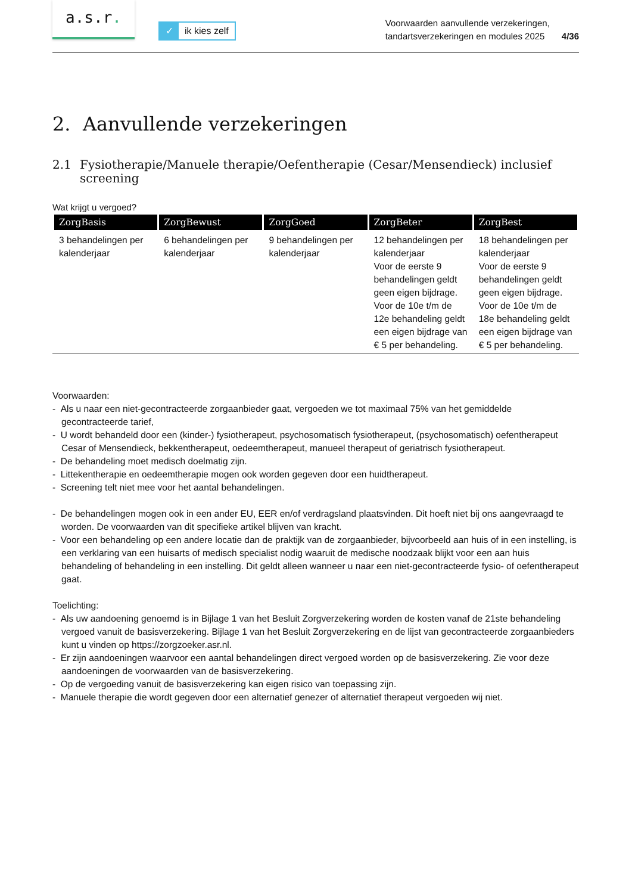a.s.r.
✓ ik kies zelf
Voorwaarden aanvullende verzekeringen,
tandartsverzekeringen en modules 2025
4/36
2. Aanvullende verzekeringen
2.1 Fysiotherapie/Manuele therapie/Oefentherapie (Cesar/Mensendieck) inclusief screening
Wat krijgt u vergoed?
| ZorgBasis | ZorgBewust | ZorgGoed | ZorgBeter | ZorgBest |
| --- | --- | --- | --- | --- |
| 3 behandelingen per kalenderjaar | 6 behandelingen per kalenderjaar | 9 behandelingen per kalenderjaar | 12 behandelingen per kalenderjaar Voor de eerste 9 behandelingen geldt geen eigen bijdrage. Voor de 10e t/m de 12e behandeling geldt een eigen bijdrage van € 5 per behandeling. | 18 behandelingen per kalenderjaar Voor de eerste 9 behandelingen geldt geen eigen bijdrage. Voor de 10e t/m de 18e behandeling geldt een eigen bijdrage van € 5 per behandeling. |
Voorwaarden:
- Als u naar een niet-gecontracteerde zorgaanbieder gaat, vergoeden we tot maximaal 75% van het gemiddelde gecontracteerde tarief,
- U wordt behandeld door een (kinder-) fysiotherapeut, psychosomatisch fysiotherapeut, (psychosomatisch) oefen­therapeut Cesar of Mensendieck, bekkentherapeut, oedeemtherapeut, manueel therapeut of geriatrisch fysio­therapeut.
- De behandeling moet medisch doelmatig zijn.
- Littekentherapie en oedeemtherapie mogen ook worden gegeven door een huidtherapeut.
- Screening telt niet mee voor het aantal behandelingen.
- De behandelingen mogen ook in een ander EU, EER en/of verdragsland plaatsvinden. Dit hoeft niet bij ons aangevraagd te worden. De voorwaarden van dit specifieke artikel blijven van kracht.
- Voor een behandeling op een andere locatie dan de praktijk van de zorgaanbieder, bijvoorbeeld aan huis of in een instelling, is een verklaring van een huisarts of medisch specialist nodig waaruit de medische noodzaak blijkt voor een aan huis behandeling of behandeling in een instelling. Dit geldt alleen wanneer u naar een niet-gecontracteerde fysio- of oefentherapeut gaat.
Toelichting:
- Als uw aandoening genoemd is in Bijlage 1 van het Besluit Zorgverzekering worden de kosten vanaf de 21ste behandeling vergoed vanuit de basisverzekering. Bijlage 1 van het Besluit Zorgverzekering en de lijst van gecontracteerde zorgaanbieders kunt u vinden op https://zorgzoeker.asr.nl.
- Er zijn aandoeningen waarvoor een aantal behandelingen direct vergoed worden op de basisverzekering. Zie voor deze aandoeningen de voorwaarden van de basisverzekering.
- Op de vergoeding vanuit de basisverzekering kan eigen risico van toepassing zijn.
- Manuele therapie die wordt gegeven door een alternatief genezer of alternatief therapeut vergoeden wij niet.